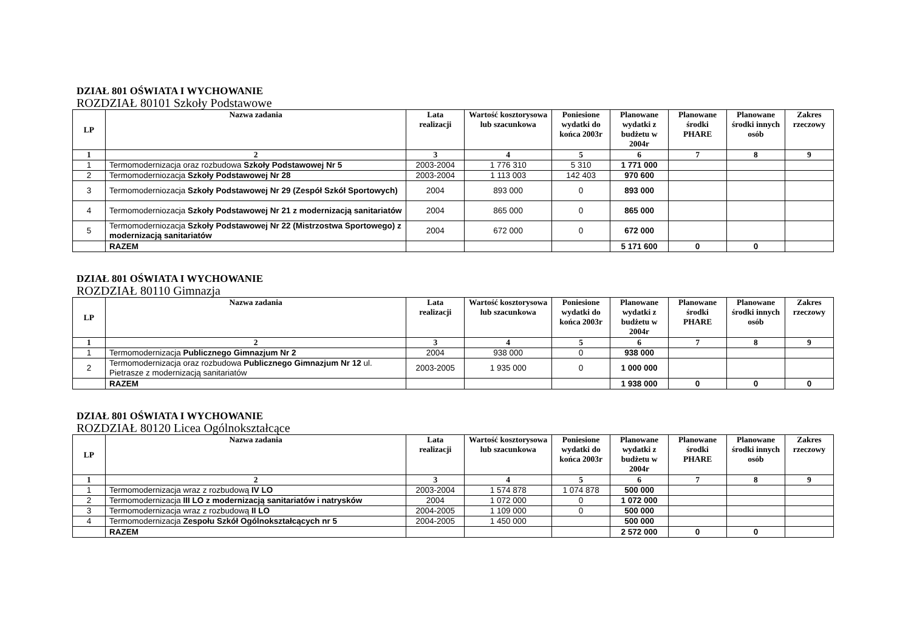DZIAŁ 801 OŚWIATA I WYCHOWANIE
ROZDZIAŁ 80101 Szkoły Podstawowe
| LP | Nazwa zadania | Lata realizacji | Wartość kosztorysowa lub szacunkowa | Poniesione wydatki do końca 2003r | Planowane wydatki z budżetu w 2004r | Planowane środki PHARE | Planowane środki innych osób | Zakres rzeczowy |
| --- | --- | --- | --- | --- | --- | --- | --- | --- |
| 1 | 2 | 3 | 4 | 5 | 6 | 7 | 8 | 9 |
| 1 | Termomodernizacja oraz rozbudowa Szkoły Podstawowej Nr 5 | 2003-2004 | 1 776 310 | 5 310 | 1 771 000 | | | |
| 2 | Termomoderniozacja Szkoły Podstawowej Nr 28 | 2003-2004 | 1 113 003 | 142 403 | 970 600 | | | |
| 3 | Termomoderniozacja Szkoły Podstawowej Nr 29 (Zespół Szkół Sportowych) | 2004 | 893 000 | 0 | 893 000 | | | |
| 4 | Termomoderniozacja Szkoły Podstawowej Nr 21 z modernizacją sanitariatów | 2004 | 865 000 | 0 | 865 000 | | | |
| 5 | Termomoderniozacja Szkoły Podstawowej Nr 22 (Mistrzostwa Sportowego) z modernizacją sanitariatów | 2004 | 672 000 | 0 | 672 000 | | | |
| | RAZEM | | | | 5 171 600 | 0 | 0 | |
DZIAŁ 801 OŚWIATA I WYCHOWANIE
ROZDZIAŁ 80110 Gimnazja
| LP | Nazwa zadania | Lata realizacji | Wartość kosztorysowa lub szacunkowa | Poniesione wydatki do końca 2003r | Planowane wydatki z budżetu w 2004r | Planowane środki PHARE | Planowane środki innych osób | Zakres rzeczowy |
| --- | --- | --- | --- | --- | --- | --- | --- | --- |
| 1 | 2 | 3 | 4 | 5 | 6 | 7 | 8 | 9 |
| 1 | Termomodernizacja Publicznego Gimnazjum Nr 2 | 2004 | 938 000 | 0 | 938 000 | | | |
| 2 | Termomodernizacja oraz rozbudowa Publicznego Gimnazjum Nr 12 ul. Pietrasze z modernizacją sanitariatów | 2003-2005 | 1 935 000 | 0 | 1 000 000 | | | |
| | RAZEM | | | | 1 938 000 | 0 | 0 | 0 |
DZIAŁ 801 OŚWIATA I WYCHOWANIE
ROZDZIAŁ 80120 Licea Ogólnokształcące
| LP | Nazwa zadania | Lata realizacji | Wartość kosztorysowa lub szacunkowa | Poniesione wydatki do końca 2003r | Planowane wydatki z budżetu w 2004r | Planowane środki PHARE | Planowane środki innych osób | Zakres rzeczowy |
| --- | --- | --- | --- | --- | --- | --- | --- | --- |
| 1 | 2 | 3 | 4 | 5 | 6 | 7 | 8 | 9 |
| 1 | Termomodernizacja wraz z rozbudową IV LO | 2003-2004 | 1 574 878 | 1 074 878 | 500 000 | | | |
| 2 | Termomodernizacja III LO z modernizacją sanitariatów i natrysków | 2004 | 1 072 000 | 0 | 1 072 000 | | | |
| 3 | Termomodernizacja wraz z rozbudową II LO | 2004-2005 | 1 109 000 | 0 | 500 000 | | | |
| 4 | Termomodernizacja Zespołu Szkół Ogólnokształcących nr 5 | 2004-2005 | 1 450 000 | | 500 000 | | | |
| | RAZEM | | | | 2 572 000 | 0 | 0 | |